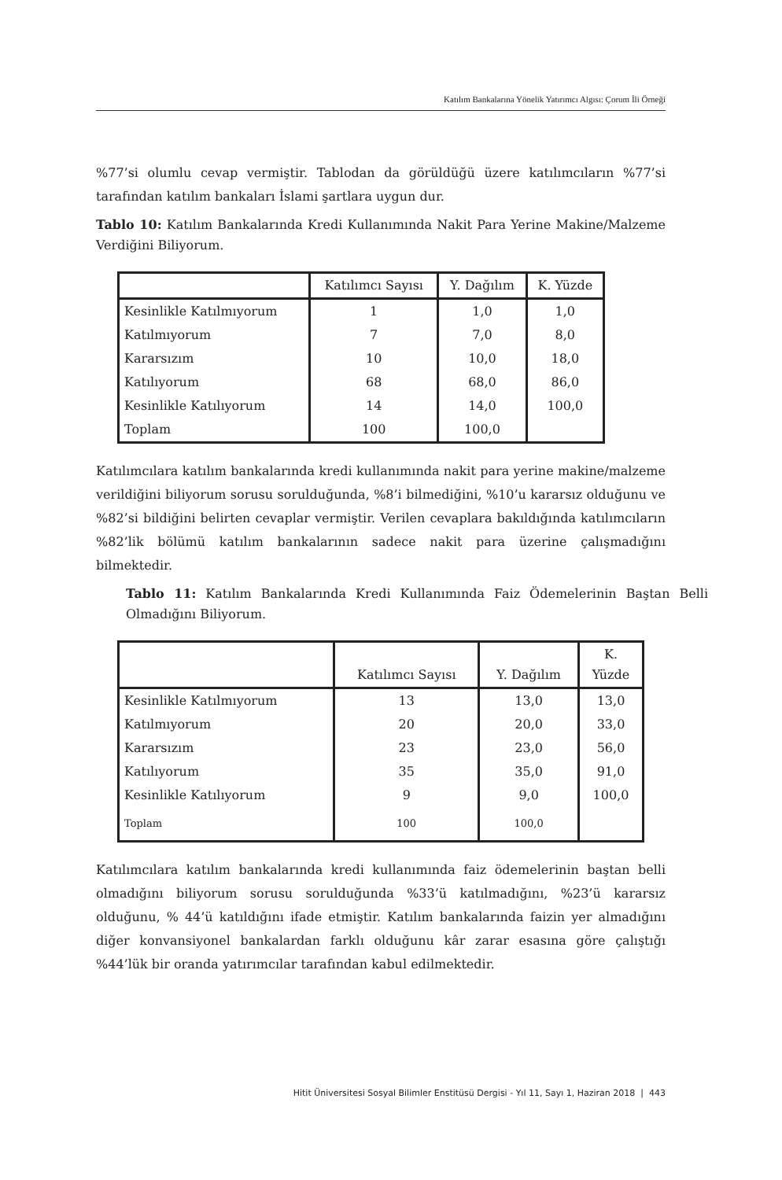Katılım Bankalarına Yönelik Yatırımcı Algısı: Çorum İli Örneği
%77’si olumlu cevap vermiştir. Tablodan da görüldüğü üzere katılımcıların %77’si tarafından katılım bankaları İslami şartlara uygun dur.
Tablo 10: Katılım Bankalarında Kredi Kullanımında Nakit Para Yerine Makine/Malzeme Verdiğini Biliyorum.
| | Katılımcı Sayısı | Y. Dağılım | K. Yüzde |
| --- | --- | --- | --- |
| Kesinlikle Katılmıyorum | 1 | 1,0 | 1,0 |
| Katılmıyorum | 7 | 7,0 | 8,0 |
| Kararsızım | 10 | 10,0 | 18,0 |
| Katılıyorum | 68 | 68,0 | 86,0 |
| Kesinlikle Katılıyorum | 14 | 14,0 | 100,0 |
| Toplam | 100 | 100,0 | |
Katılımcılara katılım bankalarında kredi kullanımında nakit para yerine makine/malzeme verildiğini biliyorum sorusu sorulduğunda, %8’i bilmediğini, %10’u kararsız olduğunu ve %82’si bildiğini belirten cevaplar vermiştir. Verilen cevaplara bakıldığında katılımcıların %82’lik bölümü katılım bankalarının sadece nakit para üzerine çalışmadığını bilmektedir.
Tablo 11: Katılım Bankalarında Kredi Kullanımında Faiz Ödemelerinin Baştan Belli Olmadığını Biliyorum.
| | Katılımcı Sayısı | Y. Dağılım | K. Yüzde |
| --- | --- | --- | --- |
| Kesinlikle Katılmıyorum | 13 | 13,0 | 13,0 |
| Katılmıyorum | 20 | 20,0 | 33,0 |
| Kararsızım | 23 | 23,0 | 56,0 |
| Katılıyorum | 35 | 35,0 | 91,0 |
| Kesinlikle Katılıyorum | 9 | 9,0 | 100,0 |
| Toplam | 100 | 100,0 | |
Katılımcılara katılım bankalarında kredi kullanımında faiz ödemelerinin baştan belli olmadığını biliyorum sorusu sorulduğunda %33’ü katılmadığını, %23’ü kararsız olduğunu, % 44’ü katıldığını ifade etmiştir. Katılım bankalarında faizin yer almadığını diğer konvansiyonel bankalardan farklı olduğunu kâr zarar esasına göre çalıştığı %44’lük bir oranda yatırımcılar tarafından kabul edilmektedir.
Hitit Üniversitesi Sosyal Bilimler Enstitüsü Dergisi - Yıl 11, Sayı 1, Haziran 2018 | 443